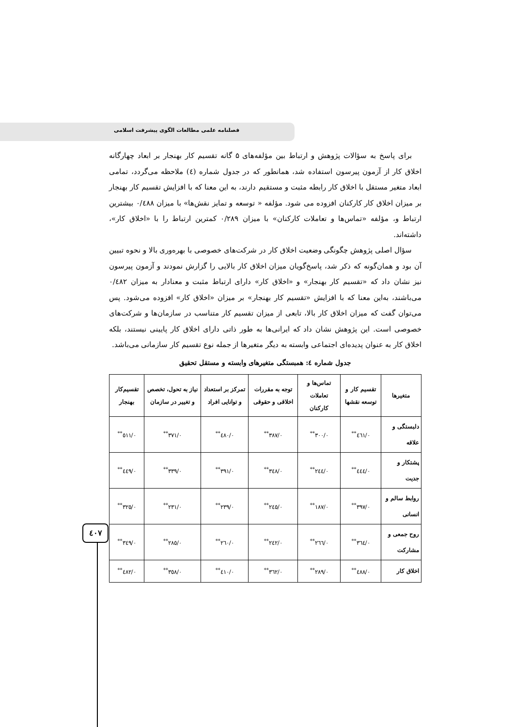فصلنامه علمی مطالعات الگوی پیشرفت اسلامی
برای پاسخ به سؤالات پژوهش و ارتباط بین مؤلفه‌های ۵ گانه تقسیم کار بهنجار بر ابعاد چهارگانه اخلاق کار از آزمون پیرسون استفاده شد، همانطور که در جدول شماره (٤) ملاحظه می‌گردد، تمامی ابعاد متغیر مستقل با اخلاق کار رابطه مثبت و مستقیم دارند، به این معنا که با افزایش تقسیم کار بهنجار بر میزان اخلاق کار کارکنان افزوده می شود. مؤلفه « توسعه و تمایز نقش‌ها» با میزان ۰/٤٨٨ بیشترین ارتباط و، مؤلفه «تماس‌ها و تعاملات کارکنان» با میزان ۰/٢٨٩ کمترین ارتباط را با «اخلاق کار»، داشته‌اند.
سؤال اصلی پژوهش چگونگی وضعیت اخلاق کار در شرکت‌های خصوصی با بهره‌وری بالا و نحوه تبیین آن بود و همان‌گونه که ذکر شد، پاسخ‌گویان میزان اخلاق کار بالایی را گزارش نمودند و آزمون پیرسون نیز نشان داد که «تقسیم کار بهنجار» و «اخلاق کار» دارای ارتباط مثبت و معنادار به میزان ۰/٤٨٢ می‌باشند، به‌این معنا که با افزایش «تقسیم کار بهنجار» بر میزان «اخلاق کار» افزوده می‌شود. پس می‌توان گفت که میزان اخلاق کار بالا، تابعی از میزان تقسیم کار متناسب در سازمان‌ها و شرکت‌های خصوصی است. این پژوهش نشان داد که ایرانی‌ها به طور ذاتی دارای اخلاق کار پایینی نیستند، بلکه اخلاق کار به عنوان پدیده‌ای اجتماعی وابسته به دیگر متغیرها از جمله نوع تقسیم کار سازمانی می‌باشد.
جدول شماره ٤: همبستگی متغیرهای وابسته و مستقل تحقیق
| متغیرها | تقسیم کار و توسعه نقشها | تماس‌ها و تعاملات کارکنان | توجه به مقررات اخلاقی و حقوقی | تمرکز بر استعداد و توانایی افراد | نیاز به تحول، تخصص و تغییر در سازمان | تقسیم‌کار بهنجار |
| --- | --- | --- | --- | --- | --- | --- |
| دلبستگی و علاقه | ۰/٤٦١<sup>**</sup> | ۰/٣۰۰<sup>**</sup> | ۰/٣٨٧<sup>**</sup> | ۰/٤٨۰<sup>**</sup> | ۰/٣٧١<sup>**</sup> | ۰/٥١١<sup>**</sup> |
| پشتکار و جدیت | ۰/٤٤٤<sup>**</sup> | ۰/٢٤٤<sup>**</sup> | ۰/٣٤٨<sup>**</sup> | ۰/٣٩١<sup>**</sup> | ۰/٣٣٩<sup>**</sup> | ۰/٤٤٩<sup>**</sup> |
| روابط سالم و انسانی | ۰/٣٩٧<sup>**</sup> | ۰/١٨٧<sup>**</sup> | ۰/٢٤٥<sup>**</sup> | ۰/٢٣٩<sup>**</sup> | ۰/٢٣١<sup>**</sup> | ۰/٣٢٥<sup>**</sup> |
| روح جمعی و مشارکت | ۰/٣٦٤<sup>**</sup> | ۰/٢٦٦<sup>**</sup> | ۰/٢٤٢<sup>**</sup> | ۰/٢٦۰<sup>**</sup> | ۰/٢٨٥<sup>**</sup> | ۰/٣٤٩<sup>**</sup> |
| اخلاق کار | ۰/٤٨٨<sup>**</sup> | ۰/٢٨٩<sup>**</sup> | ۰/٣٦٢<sup>**</sup> | ۰/٤١۰<sup>**</sup> | ۰/٣٥٨<sup>**</sup> | ۰/٤٨٢<sup>**</sup> |
٤۰٧